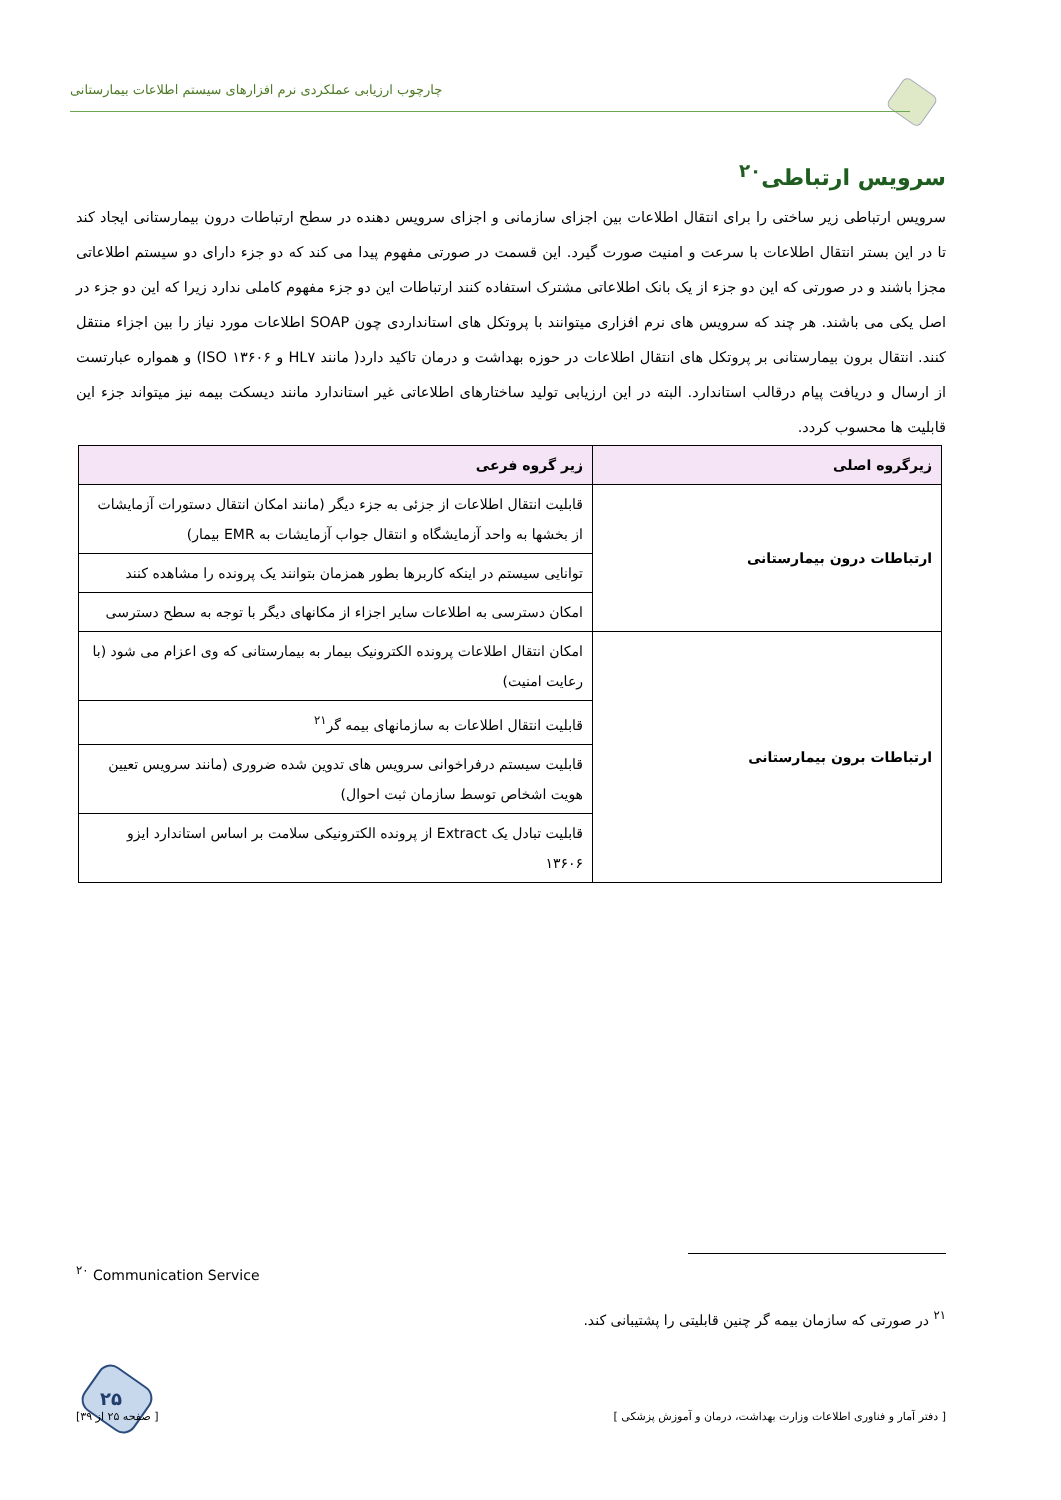چارچوب ارزیابی عملکردی نرم افزارهای سیستم اطلاعات بیمارستانی
سرویس ارتباطی<sup>۲۰</sup>
سرویس ارتباطی زیر ساختی را برای انتقال اطلاعات بین اجزای سازمانی و اجزای سرویس دهنده در سطح ارتباطات درون بیمارستانی ایجاد کند تا در این بستر انتقال اطلاعات با سرعت و امنیت صورت گیرد. این قسمت در صورتی مفهوم پیدا می کند که دو جزء دارای دو سیستم اطلاعاتی مجزا باشند و در صورتی که این دو جزء از یک بانک اطلاعاتی مشترک استفاده کنند ارتباطات این دو جزء مفهوم کاملی ندارد زیرا که این دو جزء در اصل یکی می باشند. هر چند که سرویس های نرم افزاری میتوانند با پروتکل های استانداردی چون SOAP اطلاعات مورد نیاز را بین اجزاء منتقل کنند. انتقال برون بیمارستانی بر پروتکل های انتقال اطلاعات در حوزه بهداشت و درمان تاکید دارد( مانند HL۷ و ISO ۱۳۶۰۶) و همواره عبارتست از ارسال و دریافت پیام درقالب استاندارد. البته در این ارزیابی تولید ساختارهای اطلاعاتی غیر استاندارد مانند دیسکت بیمه نیز میتواند جزء این قابلیت ها محسوب کردد.
| زیرگروه اصلی | زیر گروه فرعی |
| --- | --- |
| ارتباطات درون بیمارستانی | قابلیت انتقال اطلاعات از جزئی به جزء دیگر (مانند امکان انتقال دستورات آزمایشات از بخشها به واحد آزمایشگاه و انتقال جواب آزمایشات به EMR بیمار) |
| | توانایی سیستم در اینکه کاربرها بطور همزمان بتوانند یک پرونده را مشاهده کنند |
| | امکان دسترسی به اطلاعات سایر اجزاء از مکانهای دیگر با توجه به سطح دسترسی |
| ارتباطات برون بیمارستانی | امکان انتقال اطلاعات پرونده الکترونیک بیمار به بیمارستانی که وی اعزام می شود (با رعایت امنیت) |
| | قابلیت انتقال اطلاعات به سازمانهای بیمه گر<sup>۲۱</sup> |
| | قابلیت سیستم درفراخوانی سرویس های تدوین شده ضروری (مانند سرویس تعیین هویت اشخاص توسط سازمان ثبت احوال) |
| | قابلیت تبادل یک Extract از پرونده الکترونیکی سلامت بر اساس استاندارد ایزو ۱۳۶۰۶ |
<sup>۲۰</sup> Communication Service
<sup>۲۱</sup> در صورتی که سازمان بیمه گر چنین قابلیتی را پشتیبانی کند.
۲۵
[ دفتر آمار و فناوری اطلاعات وزارت بهداشت، درمان و آموزش پزشکی ] [ صفحه ۲۵ از ۳۹]